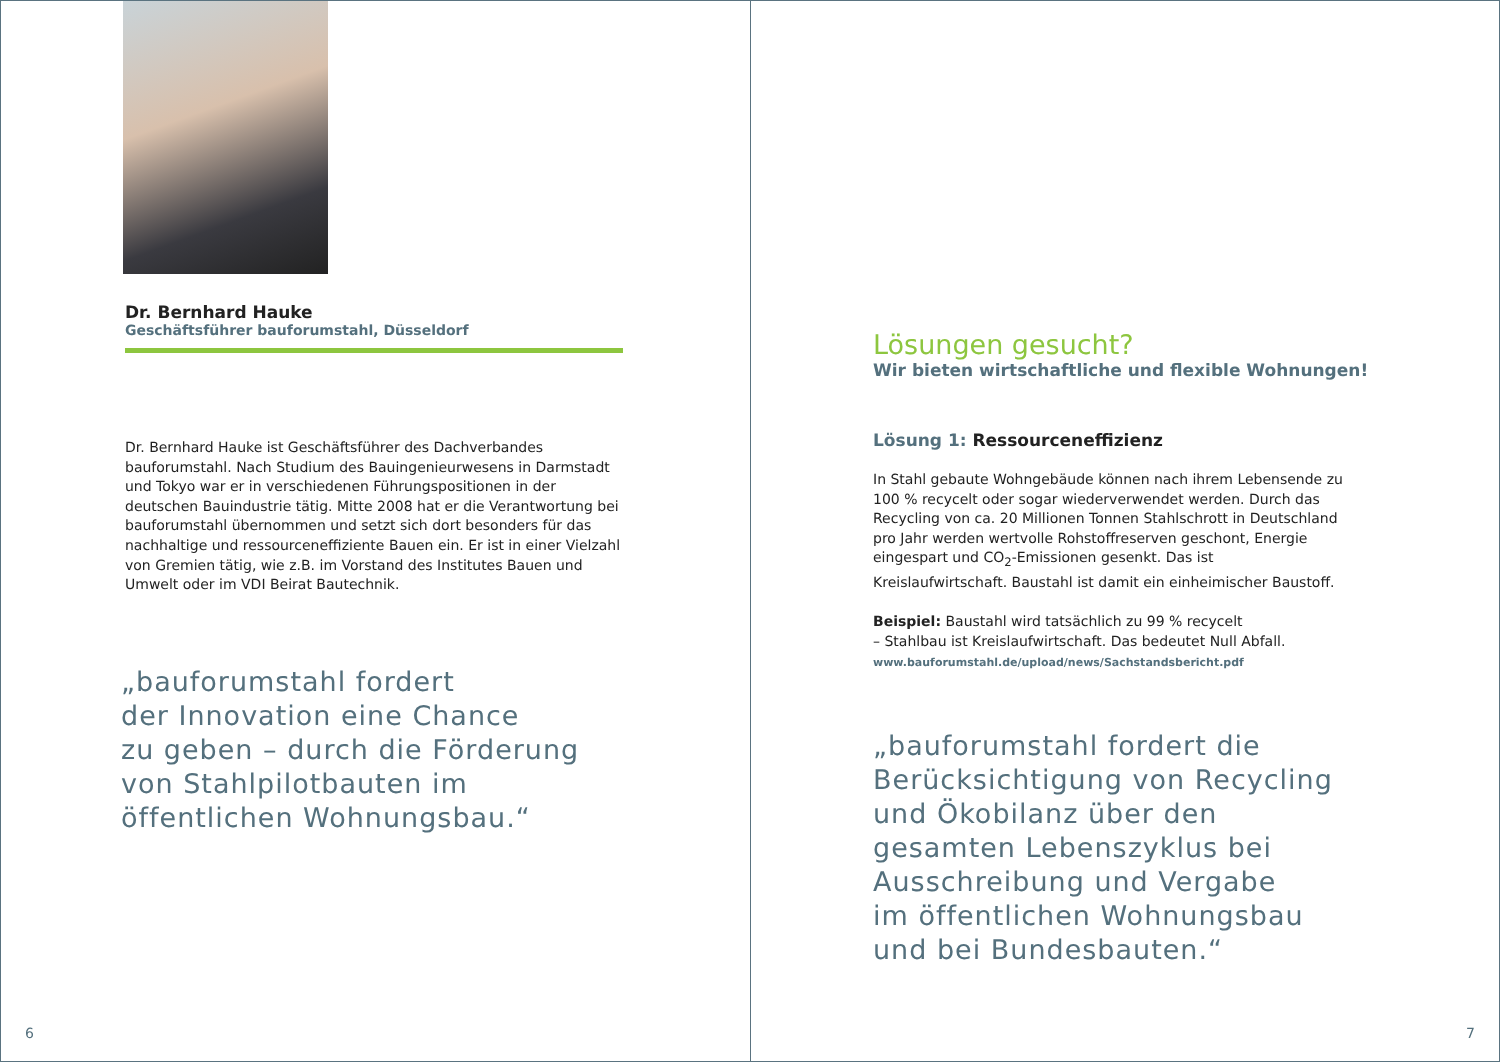Dr. Bernhard Hauke
Geschäftsführer bauforumstahl, Düsseldorf
Dr. Bernhard Hauke ist Geschäftsführer des Dachverbandes bauforumstahl. Nach Studium des Bauingenieurwesens in Darmstadt und Tokyo war er in verschiedenen Führungspositionen in der deutschen Bauindustrie tätig. Mitte 2008 hat er die Verantwortung bei bauforumstahl übernommen und setzt sich dort besonders für das nachhaltige und ressourceneffiziente Bauen ein. Er ist in einer Vielzahl von Gremien tätig, wie z.B. im Vorstand des Institutes Bauen und Umwelt oder im VDI Beirat Bautechnik.
„bauforumstahl fordert
der Innovation eine Chance
zu geben – durch die Förderung
von Stahlpilotbauten im
öffentlichen Wohnungsbau.“
6
Lösungen gesucht?
Wir bieten wirtschaftliche und flexible Wohnungen!
Lösung 1: Ressourceneffizienz
In Stahl gebaute Wohngebäude können nach ihrem Lebensende zu 100 % recycelt oder sogar wiederverwendet werden. Durch das Recycling von ca. 20 Millionen Tonnen Stahlschrott in Deutschland pro Jahr werden wertvolle Rohstoffreserven geschont, Energie eingespart und CO<sub>2</sub>-Emissionen gesenkt. Das ist Kreislaufwirtschaft. Baustahl ist damit ein einheimischer Baustoff.
Beispiel: Baustahl wird tatsächlich zu 99 % recycelt
– Stahlbau ist Kreislaufwirtschaft. Das bedeutet Null Abfall.
www.bauforumstahl.de/upload/news/Sachstandsbericht.pdf
„bauforumstahl fordert die
Berücksichtigung von Recycling
und Ökobilanz über den
gesamten Lebenszyklus bei
Ausschreibung und Vergabe
im öffentlichen Wohnungsbau
und bei Bundesbauten.“
7